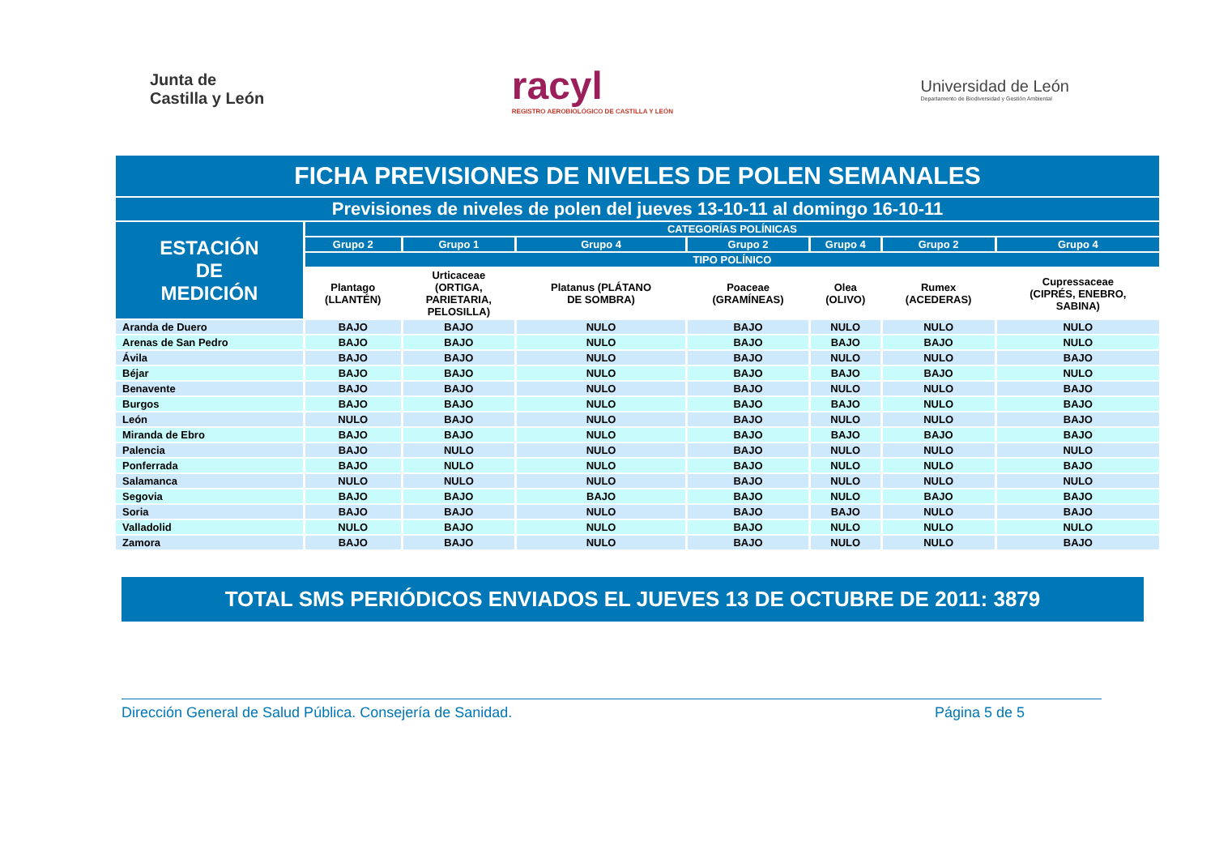Junta de
Castilla y León
racyl
REGISTRO AEROBIOLÓGICO DE CASTILLA Y LEÓN
Universidad de León
Departamento de Biodiversidad y Gestión Ambiental
| FICHA PREVISIONES DE NIVELES DE POLEN SEMANALES | | | | | | | |
| --- | --- | --- | --- | --- | --- | --- | --- |
| Previsiones de niveles de polen del jueves 13-10-11 al domingo 16-10-11 | | | | | | | |
| ESTACIÓN DE MEDICIÓN | CATEGORÍAS POLÍNICAS | | | | | | |
| | Grupo 2 | Grupo 1 | Grupo 4 | Grupo 2 | Grupo 4 | Grupo 2 | Grupo 4 |
| | TIPO POLÍNICO | | | | | | |
| | Plantago (LLANTÉN) | Urticaceae (ORTIGA, PARIETARIA, PELOSILLA) | Platanus (PLÁTANO DE SOMBRA) | Poaceae (GRAMÍNEAS) | Olea (OLIVO) | Rumex (ACEDERAS) | Cupressaceae (CIPRÉS, ENEBRO, SABINA) |
| Aranda de Duero | BAJO | BAJO | NULO | BAJO | NULO | NULO | NULO |
| Arenas de San Pedro | BAJO | BAJO | NULO | BAJO | BAJO | BAJO | NULO |
| Ávila | BAJO | BAJO | NULO | BAJO | NULO | NULO | BAJO |
| Béjar | BAJO | BAJO | NULO | BAJO | BAJO | BAJO | NULO |
| Benavente | BAJO | BAJO | NULO | BAJO | NULO | NULO | BAJO |
| Burgos | BAJO | BAJO | NULO | BAJO | BAJO | NULO | BAJO |
| León | NULO | BAJO | NULO | BAJO | NULO | NULO | BAJO |
| Miranda de Ebro | BAJO | BAJO | NULO | BAJO | BAJO | BAJO | BAJO |
| Palencia | BAJO | NULO | NULO | BAJO | NULO | NULO | NULO |
| Ponferrada | BAJO | NULO | NULO | BAJO | NULO | NULO | BAJO |
| Salamanca | NULO | NULO | NULO | BAJO | NULO | NULO | NULO |
| Segovia | BAJO | BAJO | BAJO | BAJO | NULO | BAJO | BAJO |
| Soria | BAJO | BAJO | NULO | BAJO | BAJO | NULO | BAJO |
| Valladolid | NULO | BAJO | NULO | BAJO | NULO | NULO | NULO |
| Zamora | BAJO | BAJO | NULO | BAJO | NULO | NULO | BAJO |
TOTAL SMS PERIÓDICOS ENVIADOS EL JUEVES 13 DE OCTUBRE DE 2011: 3879
Dirección General de Salud Pública. Consejería de Sanidad. Página 5 de 5